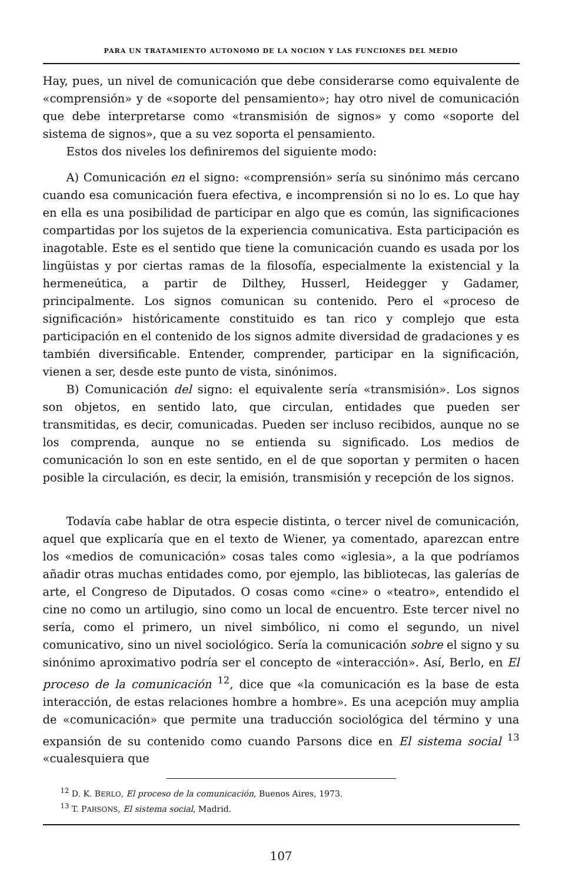PARA UN TRATAMIENTO AUTONOMO DE LA NOCION Y LAS FUNCIONES DEL MEDIO
Hay, pues, un nivel de comunicación que debe considerarse como equivalente de «comprensión» y de «soporte del pensamiento»; hay otro nivel de comunicación que debe interpretarse como «transmisión de signos» y como «soporte del sistema de signos», que a su vez soporta el pensamiento.
Estos dos niveles los definiremos del siguiente modo:
A) Comunicación en el signo: «comprensión» sería su sinónimo más cercano cuando esa comunicación fuera efectiva, e incomprensión si no lo es. Lo que hay en ella es una posibilidad de participar en algo que es común, las significaciones compartidas por los sujetos de la experiencia comunicativa. Esta participación es inagotable. Este es el sentido que tiene la comunicación cuando es usada por los lingüistas y por ciertas ramas de la filosofía, especialmente la existencial y la hermeneútica, a partir de Dilthey, Husserl, Heidegger y Gadamer, principalmente. Los signos comunican su contenido. Pero el «proceso de significación» históricamente constituido es tan rico y complejo que esta participación en el contenido de los signos admite diversidad de gradaciones y es también diversificable. Entender, comprender, participar en la significación, vienen a ser, desde este punto de vista, sinónimos.
B) Comunicación del signo: el equivalente sería «transmisión». Los signos son objetos, en sentido lato, que circulan, entidades que pueden ser transmitidas, es decir, comunicadas. Pueden ser incluso recibidos, aunque no se los comprenda, aunque no se entienda su significado. Los medios de comunicación lo son en este sentido, en el de que soportan y permiten o hacen posible la circulación, es decir, la emisión, transmisión y recepción de los signos.
Todavía cabe hablar de otra especie distinta, o tercer nivel de comunicación, aquel que explicaría que en el texto de Wiener, ya comentado, aparezcan entre los «medios de comunicación» cosas tales como «iglesia», a la que podríamos añadir otras muchas entidades como, por ejemplo, las bibliotecas, las galerías de arte, el Congreso de Diputados. O cosas como «cine» o «teatro», entendido el cine no como un artilugio, sino como un local de encuentro. Este tercer nivel no sería, como el primero, un nivel simbólico, ni como el segundo, un nivel comunicativo, sino un nivel sociológico. Sería la comunicación sobre el signo y su sinónimo aproximativo podría ser el concepto de «interacción». Así, Berlo, en El proceso de la comunicación <sup>12</sup>, dice que «la comunicación es la base de esta interacción, de estas relaciones hombre a hombre». Es una acepción muy amplia de «comunicación» que permite una traducción sociológica del término y una expansión de su contenido como cuando Parsons dice en El sistema social <sup>13</sup> «cualesquiera que
<sup>12</sup> D. K. BERLO, El proceso de la comunicación, Buenos Aires, 1973.
<sup>13</sup> T. PARSONS, El sistema social, Madrid.
107